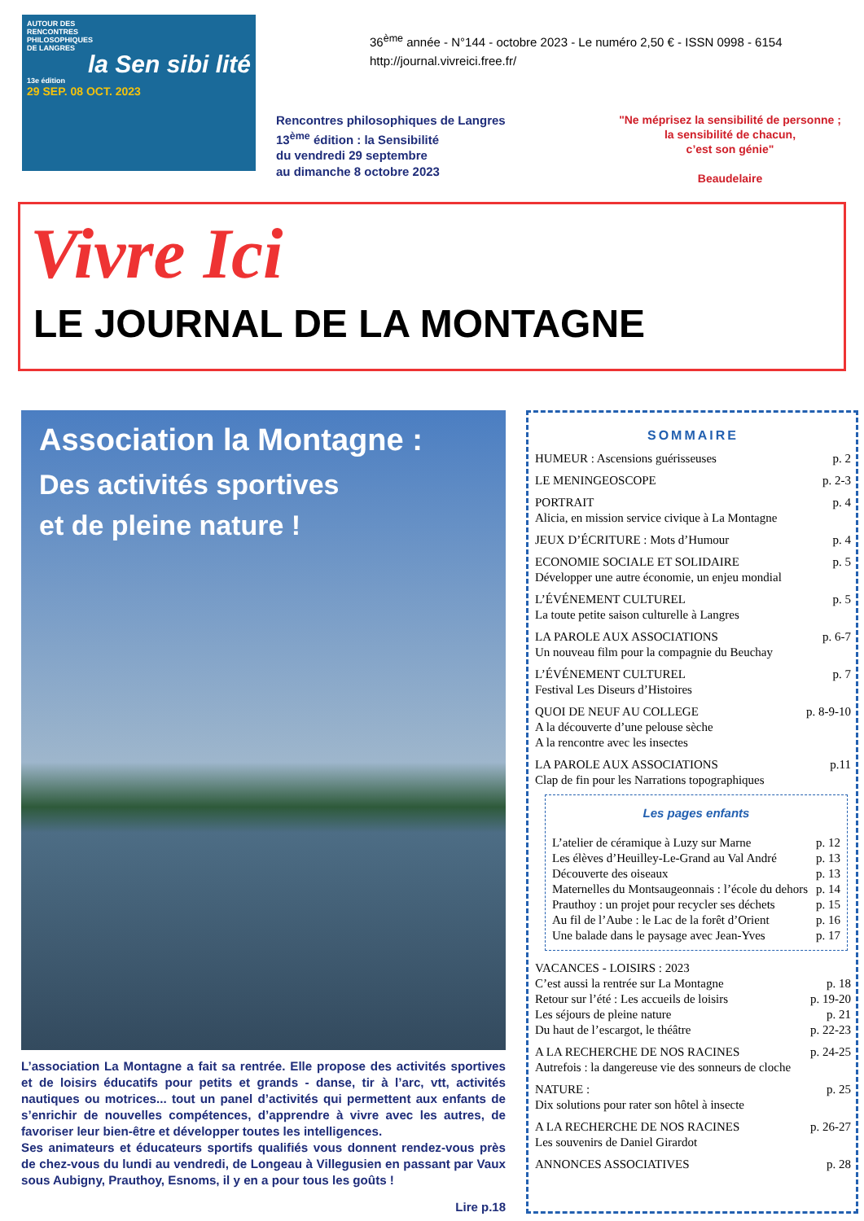AUTOUR DES
RENCONTRES
PHILOSOPHIQUES
DE LANGRES
la Sen sibi lité
13e édition
29 SEP. 08 OCT. 2023
36<sup>ème</sup> année - N°144 - octobre 2023 - Le numéro 2,50 € - ISSN 0998 - 6154
http://journal.vivreici.free.fr/
Rencontres philosophiques de Langres
13<sup>ème</sup> édition : la Sensibilité
du vendredi 29 septembre
au dimanche 8 octobre 2023
"Ne méprisez la sensibilité de personne ;
la sensibilité de chacun,
c’est son génie"
Beaudelaire
Vivre Ici
LE JOURNAL DE LA MONTAGNE
Association la Montagne :
Des activités sportives
et de pleine nature !
L’association La Montagne a fait sa rentrée. Elle propose des activités sportives et de loisirs éducatifs pour petits et grands - danse, tir à l’arc, vtt, activités nautiques ou motrices... tout un panel d’activités qui permettent aux enfants de s’enrichir de nouvelles compétences, d’apprendre à vivre avec les autres, de favoriser leur bien-être et développer toutes les intelligences.
Ses animateurs et éducateurs sportifs qualifiés vous donnent rendez-vous près de chez-vous du lundi au vendredi, de Longeau à Villegusien en passant par Vaux sous Aubigny, Prauthoy, Esnoms, il y en a pour tous les goûts !
Lire p.18
SOMMAIRE
HUMEUR : Ascensions guérisseuses p. 2
LE MENINGEOSCOPE p. 2-3
PORTRAIT p. 4
Alicia, en mission service civique à La Montagne
JEUX D’ÉCRITURE : Mots d’Humour p. 4
ECONOMIE SOCIALE ET SOLIDAIRE p. 5
Développer une autre économie, un enjeu mondial
L’ÉVÉNEMENT CULTUREL p. 5
La toute petite saison culturelle à Langres
LA PAROLE AUX ASSOCIATIONS p. 6-7
Un nouveau film pour la compagnie du Beuchay
L’ÉVÉNEMENT CULTUREL p. 7
Festival Les Diseurs d’Histoires
QUOI DE NEUF AU COLLEGE p. 8-9-10
A la découverte d’une pelouse sèche
A la rencontre avec les insectes
LA PAROLE AUX ASSOCIATIONS p.11
Clap de fin pour les Narrations topographiques
Les pages enfants
L’atelier de céramique à Luzy sur Marne p. 12
Les élèves d’Heuilley-Le-Grand au Val André p. 13
Découverte des oiseaux p. 13
Maternelles du Montsaugeonnais : l’école du dehors p. 14
Prauthoy : un projet pour recycler ses déchets p. 15
Au fil de l’Aube : le Lac de la forêt d’Orient p. 16
Une balade dans le paysage avec Jean-Yves p. 17
VACANCES - LOISIRS : 2023
C’est aussi la rentrée sur La Montagne p. 18
Retour sur l’été : Les accueils de loisirs p. 19-20
Les séjours de pleine nature p. 21
Du haut de l’escargot, le théâtre p. 22-23
A LA RECHERCHE DE NOS RACINES p. 24-25
Autrefois : la dangereuse vie des sonneurs de cloche
NATURE : p. 25
Dix solutions pour rater son hôtel à insecte
A LA RECHERCHE DE NOS RACINES p. 26-27
Les souvenirs de Daniel Girardot
ANNONCES ASSOCIATIVES p. 28